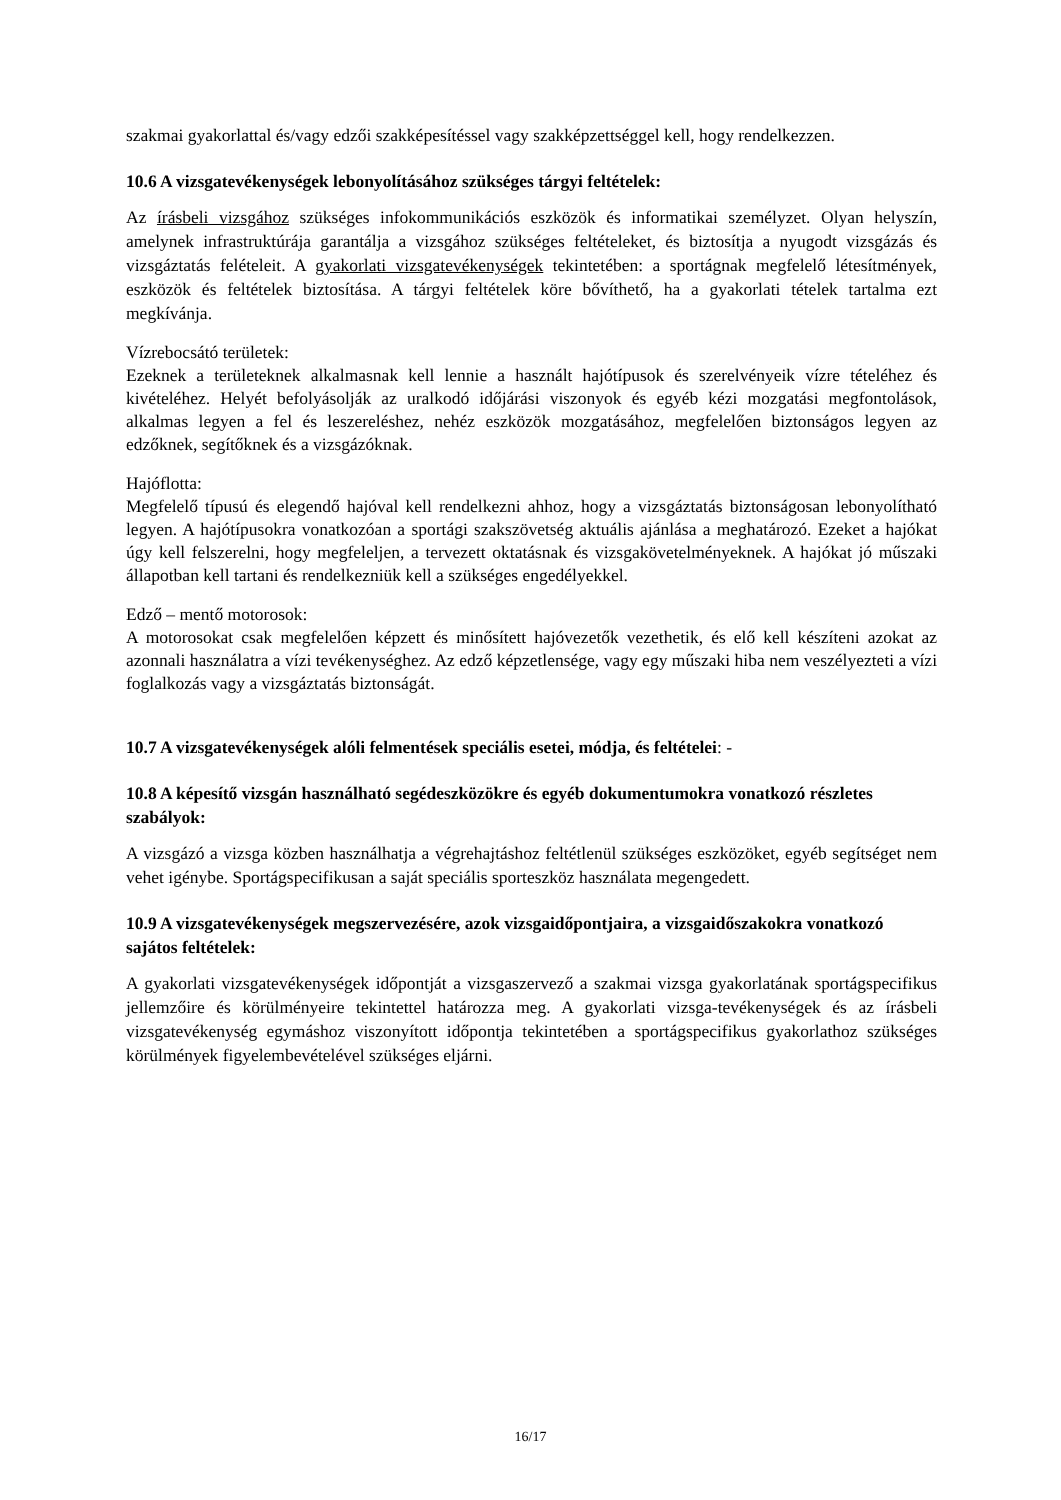szakmai gyakorlattal és/vagy edzői szakképesítéssel vagy szakképzettséggel kell, hogy rendelkezzen.
10.6 A vizsgatevékenységek lebonyolításához szükséges tárgyi feltételek:
Az írásbeli vizsgához szükséges infokommunikációs eszközök és informatikai személyzet. Olyan helyszín, amelynek infrastruktúrája garantálja a vizsgához szükséges feltételeket, és biztosítja a nyugodt vizsgázás és vizsgáztatás felételeit. A gyakorlati vizsgatevékenységek tekintetében: a sportágnak megfelelő létesítmények, eszközök és feltételek biztosítása. A tárgyi feltételek köre bővíthető, ha a gyakorlati tételek tartalma ezt megkívánja.
Vízrebocsátó területek:
Ezeknek a területeknek alkalmasnak kell lennie a használt hajótípusok és szerelvényeik vízre tételéhez és kivételéhez. Helyét befolyásolják az uralkodó időjárási viszonyok és egyéb kézi mozgatási megfontolások, alkalmas legyen a fel és leszereléshez, nehéz eszközök mozgatásához, megfelelően biztonságos legyen az edzőknek, segítőknek és a vizsgázóknak.
Hajóflotta:
Megfelelő típusú és elegendő hajóval kell rendelkezni ahhoz, hogy a vizsgáztatás biztonságosan lebonyolítható legyen. A hajótípusokra vonatkozóan a sportági szakszövetség aktuális ajánlása a meghatározó. Ezeket a hajókat úgy kell felszerelni, hogy megfeleljen, a tervezett oktatásnak és vizsgakövetelményeknek. A hajókat jó műszaki állapotban kell tartani és rendelkezniük kell a szükséges engedélyekkel.
Edző – mentő motorosok:
A motorosokat csak megfelelően képzett és minősített hajóvezetők vezethetik, és elő kell készíteni azokat az azonnali használatra a vízi tevékenységhez. Az edző képzetlensége, vagy egy műszaki hiba nem veszélyezteti a vízi foglalkozás vagy a vizsgáztatás biztonságát.
10.7 A vizsgatevékenységek alóli felmentések speciális esetei, módja, és feltételei: -
10.8 A képesítő vizsgán használható segédeszközökre és egyéb dokumentumokra vonatkozó részletes szabályok:
A vizsgázó a vizsga közben használhatja a végrehajtáshoz feltétlenül szükséges eszközöket, egyéb segítséget nem vehet igénybe. Sportágspecifikusan a saját speciális sporteszköz használata megengedett.
10.9 A vizsgatevékenységek megszervezésére, azok vizsgaidőpontjaira, a vizsgaidőszakokra vonatkozó sajátos feltételek:
A gyakorlati vizsgatevékenységek időpontját a vizsgaszervező a szakmai vizsga gyakorlatának sportágspecifikus jellemzőire és körülményeire tekintettel határozza meg. A gyakorlati vizsga-tevékenységek és az írásbeli vizsgatevékenység egymáshoz viszonyított időpontja tekintetében a sportágspecifikus gyakorlathoz szükséges körülmények figyelembevételével szükséges eljárni.
16/17